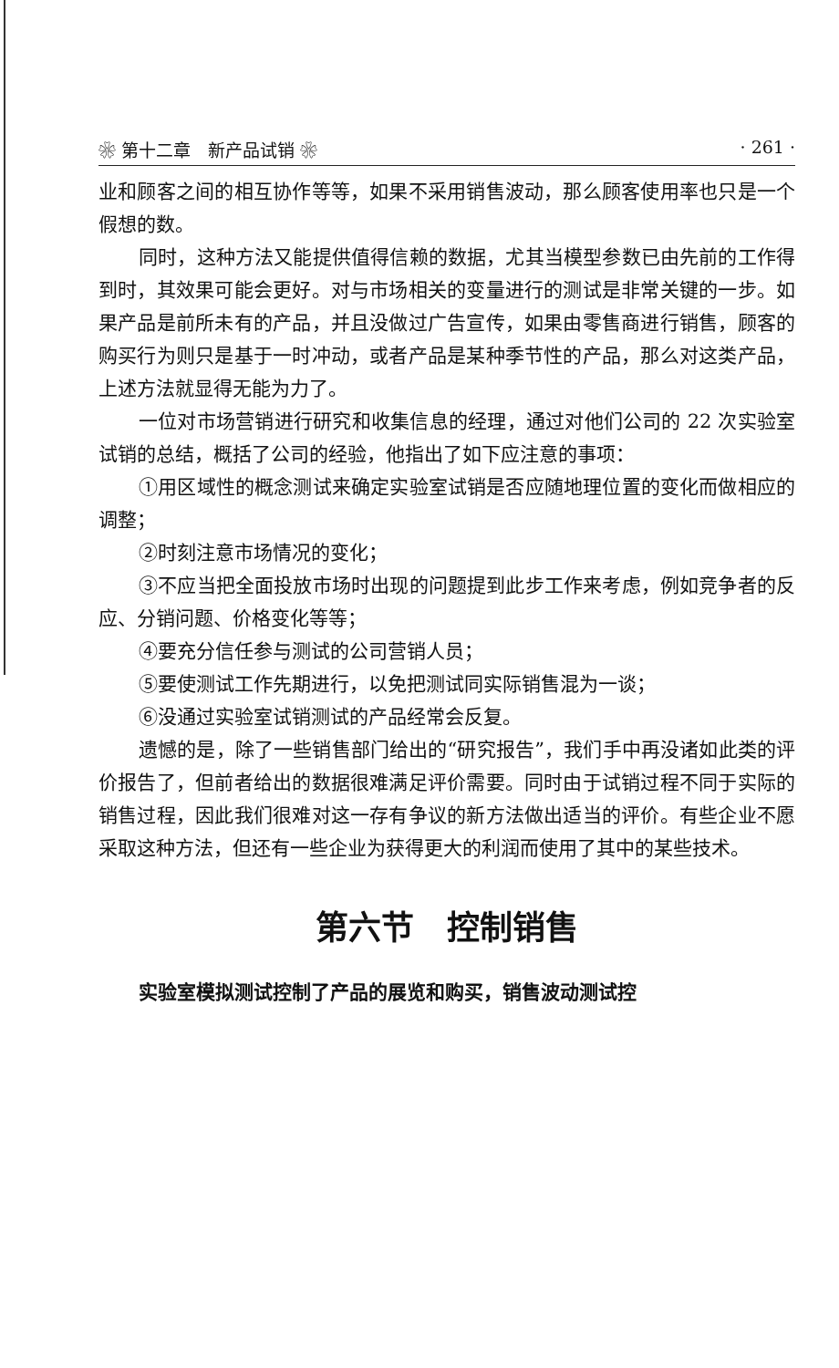❀ 第十二章　新产品试销 ❀ · 261 ·
业和顾客之间的相互协作等等，如果不采用销售波动，那么顾客使用率也只是一个假想的数。
同时，这种方法又能提供值得信赖的数据，尤其当模型参数已由先前的工作得到时，其效果可能会更好。对与市场相关的变量进行的测试是非常关键的一步。如果产品是前所未有的产品，并且没做过广告宣传，如果由零售商进行销售，顾客的购买行为则只是基于一时冲动，或者产品是某种季节性的产品，那么对这类产品，上述方法就显得无能为力了。
一位对市场营销进行研究和收集信息的经理，通过对他们公司的 22 次实验室试销的总结，概括了公司的经验，他指出了如下应注意的事项：
①用区域性的概念测试来确定实验室试销是否应随地理位置的变化而做相应的调整；
②时刻注意市场情况的变化；
③不应当把全面投放市场时出现的问题提到此步工作来考虑，例如竞争者的反应、分销问题、价格变化等等；
④要充分信任参与测试的公司营销人员；
⑤要使测试工作先期进行，以免把测试同实际销售混为一谈；
⑥没通过实验室试销测试的产品经常会反复。
遗憾的是，除了一些销售部门给出的“研究报告”，我们手中再没诸如此类的评价报告了，但前者给出的数据很难满足评价需要。同时由于试销过程不同于实际的销售过程，因此我们很难对这一存有争议的新方法做出适当的评价。有些企业不愿采取这种方法，但还有一些企业为获得更大的利润而使用了其中的某些技术。
第六节　控制销售
实验室模拟测试控制了产品的展览和购买，销售波动测试控